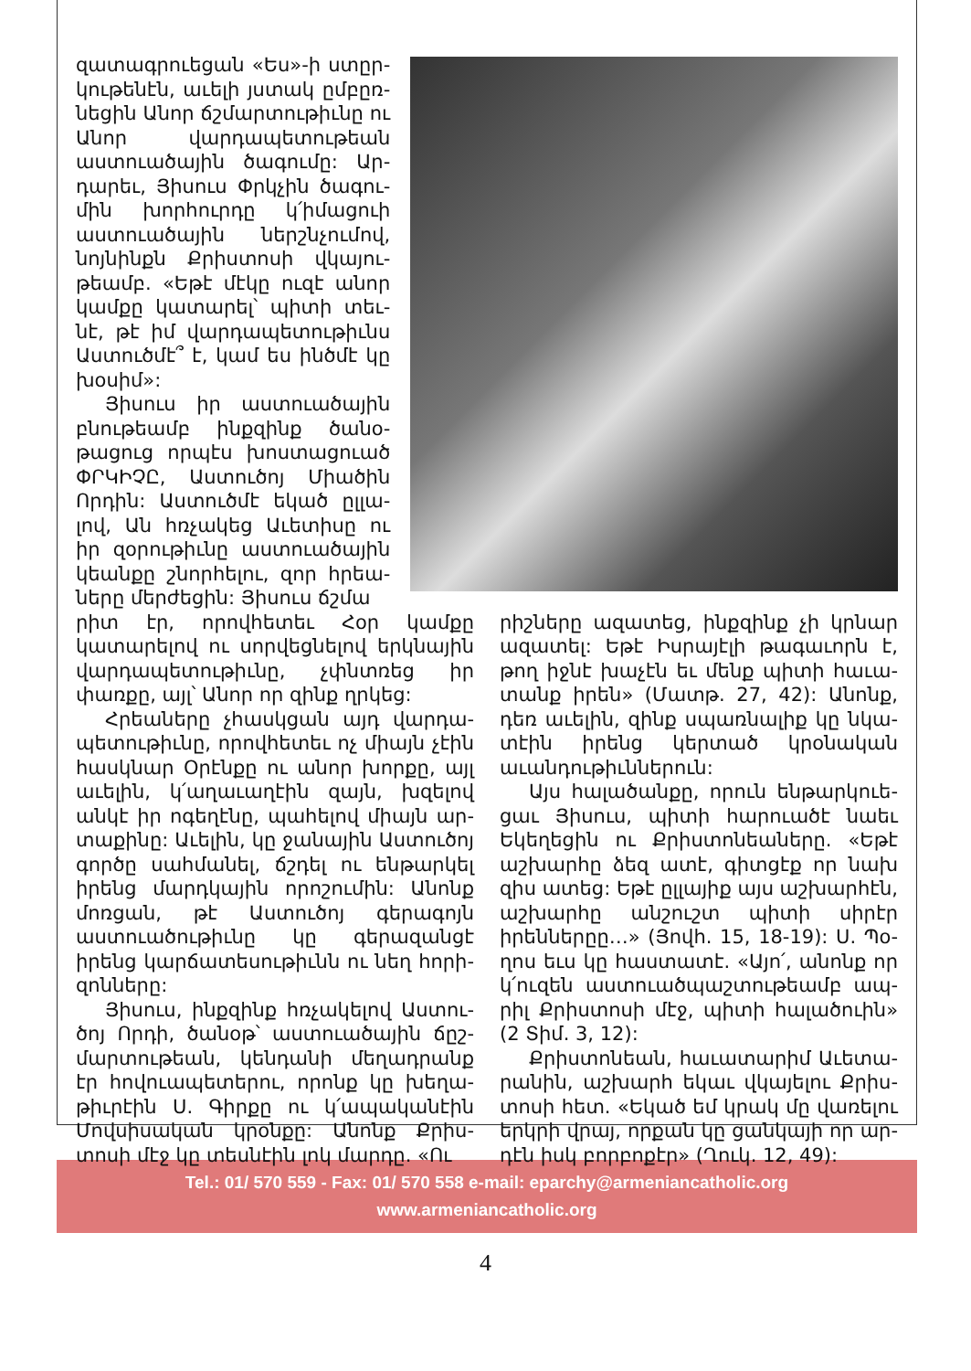զատագրուեցան «Ես»-ի ստըր­կութենէն, աւելի յստակ ըմբըռ­նեցին Անոր ճշմարտութիւնը ու Անոր վարդապետութեան աստուածային ծագումը: Ար­դարեւ, Յիսուս Փրկչին ծագու­մին խորհուրդը կ՛իմացուի աստուածային ներշնչումով, նոյնինքն Քրիստոսի վկայու­թեամբ. «Եթէ մէկը ուզէ անոր կամքը կատարել՝ պիտի տեւ­նէ, թէ իմ վարդապետութիւնս Աստուծմէ՞ է, կամ ես ինծմէ կը խօսիմ»:
Յիսուս իր աստուածային բնութեամբ ինքզինք ծանօ­թացուց որպէս խոստացուած ՓՐԿԻՉԸ, Աստուծոյ Միածին Որդին: Աստուծմէ եկած ըլլա­լով, Ան հռչակեց Աւետիսը ու իր զօրութիւնը աստուածային կեանքը շնորհելու, զոր հրեա­ները մերժեցին: Յիսուս ճշմա­
րիտ էր, որովհետեւ Հօր կամքը կատարելով ու սորվեցնելով երկնային վարդապետութիւնը, չփնտռեց իր փառքը, այլ՝ Անոր որ զինք ղրկեց:
Հրեաները չհասկցան այդ վարդա­պետութիւնը, որովհետեւ ոչ միայն չէին հասկնար Օրէնքը ու անոր խորքը, այլ աւելին, կ՛աղաւաղէին զայն, խզելով անկէ իր ոգեղէնը, պահելով միայն ար­տաքինը: Աւելին, կը ջանային Աստու­ծոյ գործը սահմանել, ճշդել ու ենթար­կել իրենց մարդկային որոշումին: Անոնք մոռցան, թէ Աստուծոյ գերագոյն աստուածութիւնը կը գերազանցէ իրենց կարճատեսութիւնն ու նեղ հորի­զոնները:
Յիսուս, ինքզինք հռչակելով Աստու­ծոյ Որդի, ծանօթ՝ աստուածային ճըշ­մարտութեան, կենդանի մեղադրանք էր հովուապետերու, որոնք կը խեղա­թիւրէին Ս. Գիրքը ու կ՛ապականէին Մովսիսական կրօնքը: Անոնք Քրիս­տոսի մէջ կը տեսնէին լոկ մարդը. «Ու­
րիշները ազատեց, ինքզինք չի կրնար ազատել: Եթէ Իսրայէլի թագաւորն է, թող իջնէ խաչէն եւ մենք պիտի հաւա­տանք իրեն» (Մատթ. 27, 42): Անոնք, դեռ աւելին, զինք սպառնալիք կը նկա­տէին իրենց կերտած կրօնական աւանդութիւններուն:
Այս հալածանքը, որուն ենթարկուե­ցաւ Յիսուս, պիտի հարուածէ նաեւ Եկեղեցին ու Քրիստոնեաները. «Եթէ աշխարհը ձեզ ատէ, գիտցէք որ նախ զիս ատեց: Եթէ ըլլայիք այս աշխար­հէն, աշխարհը անշուշտ պիտի սիրէր իրեններըը…» (Յովհ. 15, 18-19): Ս. Պօ­ղոս եւս կը հաստատէ. «Այո՛, անոնք որ կ՛ուզեն աստուածպաշտութեամբ ապ­րիլ Քրիստոսի մէջ, պիտի հալածուին» (2 Տիմ. 3, 12):
Քրիստոնեան, հաւատարիմ Աւետա­րանին, աշխարհ եկաւ վկայելու Քրիս­տոսի հետ. «Եկած եմ կրակ մը վառելու երկրի վրայ, որքան կը ցանկայի որ ար­դէն իսկ բորբոքէր» (Ղուկ. 12, 49):
Tel.: 01/ 570 559 - Fax: 01/ 570 558 e-mail: eparchy@armeniancatholic.org
www.armeniancatholic.org
4